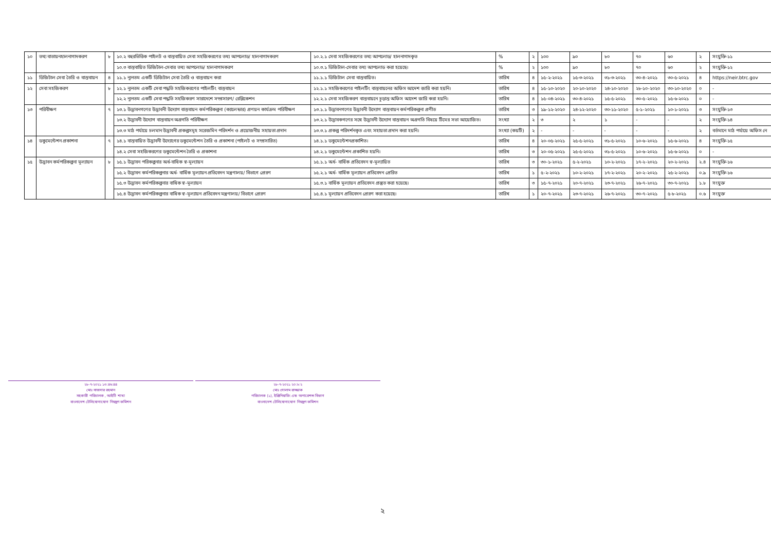| ১০ | তথ্য বাতায়নহালনাগাদকরণ | ৮ | ১০.২ বহুরভিত্তিক পাইলট ও বাস্তবায়িত সেবা সহজিকরণের তথ্য আপলোড/ হালনাগাদকরণ | ১০.২.১ সেবা সহজিকরণের তথ্য আপলোড/ হালনাগাদকৃত | % | ২ | ১০০ | ৯০ | ৮০ | ৭০ | ৬০ | ২ | সংযুক্তি-১১ |
| | | | ১০.৩ বাস্তবায়িত ডিজিটাল-সেবার তথ্য আপলোড/ হালনাগাদকরণ | ১০.৩.১ ডিজিটাল-সেবার তথ্য আপলোড করা হয়েছে। | % | ২ | ১০০ | ৯০ | ৮০ | ৭০ | ৬০ | ২ | সংযুক্তি-১২ |
| ১১ | ডিজিটাল সেবা তৈরি ও বাস্তবায়ন | ৪ | ১১.১ ন্যূনতম একটি ডিজিটাল সেবা তৈরি ও বাস্তবায়ন করা | ১১.১.১ ডিজিটাল সেবা বাস্তবায়িত। | তারিখ | ৪ | ১৫-২-২০২১ | ১৫-৩-২০২১ | ৩১-৩-২০২১ | ৩০-৪-২০২১ | ৩০-৫-২০২১ | ৪ | https://neir.btrc.gov |
| ১২ | সেবা সহজিকরণ | ৮ | ১২.১ ন্যূনতম একটি সেবা পদ্ধতি সহজিকরণের পাইলটিং বাস্তবায়ন | ১২.১.১ সহজিকরণের পাইলটিং বাস্তবায়নের অফিস আদেশ জারি করা হয়নি। | তারিখ | ৪ | ১৫-১০-২০২০ | ২০-১০-২০২০ | ২৪-১০-২০২০ | ২৮-১০-২০২০ | ৩০-১০-২০২০ | ০ | - |
| | | | ১২.২ ন্যূনতম একটি সেবা পদ্ধতি সহজিকরণ সারাদেশে সম্প্রসারণ/ রেপ্লিকেশন | ১২.২.১ সেবা সহজিকরণ বাস্তবায়নে চূড়ান্ত অফিস আদেশ জারি করা হয়নি। | তারিখ | ৪ | ১৫-০৪-২০২১ | ৩০-৪-২০২১ | ১৫-৫-২০২১ | ৩০-৫-২০২১ | ১৫-৬-২০২১ | ০ | - |
| ১৩ | পরিবীক্ষণ | ৭ | ১৩.১ উদ্ভাবনগণের উদ্ভাবনী উদ্যোগ বাস্তবায়ন কর্মপরিকল্পনা (ক্যালেন্ডার) প্রণয়ন কার্যক্রম পরিবীক্ষণ | ১৩.১.১ উদ্ভাবনগণের উদ্ভাবনী উদ্যোগ বাস্তবায়ন কর্মপরিকল্পনা প্রণীত | তারিখ | ৩ | ১৯-১২-২০২০ | ২৪-১২-২০২০ | ৩০-১১-২০২০ | ৫-১-২০২১ | ১০-১-২০২১ | ৩ | সংযুক্তি-১৩ |
| | | | ১৩.২ উদ্ভাবনী উদ্যোগ বাস্তবায়ন অগ্রগতি পরিবীক্ষণ | ১৩.২.১ উদ্ভাবকগণের সঙ্গে উদ্ভাবনী উদ্যোগ বাস্তবায়ন অগ্রগতি বিষয়ে টিমের সভা আয়োজিত। | সংখ্যা | ২ | ৩ | ২ | ১ | - | - | ২ | সংযুক্তি-১৪ |
| | | | ১৩.৩ মাঠ পর্যায়ে চলমান উদ্ভাবনী প্রকল্পসমূহ সরেজমিন পরিদর্শন ও প্রয়োজনীয় সহায়তা প্রদান | ১৩.৩.১ প্রকল্প পরিদর্শনকৃত এবং সহায়তা প্রদান করা হয়নি। | সংখ্যা (কয়টি) | ২ | - | - | - | - | - | ২ | বর্তমানে মাঠ পর্যায়ে অফিস নে |
| ১৪ | ডকুমেন্টেশন প্রকাশনা | ৭ | ১৪.১ বাস্তবায়িত উদ্ভাবনী উদ্যোগের ডকুমেন্টেশন তৈরি ও প্রকাশনা (পাইলট ও সম্প্রসারিত) | ১৪.১.১ ডকুমেন্টেশনপ্রকাশিত। | তারিখ | ৪ | ২০-০৫-২০২১ | ২৫-৫-২০২১ | ৩১-৫-২০২১ | ১০-৬-২০২১ | ১৫-৬-২০২১ | ৪ | সংযুক্তি-১৫ |
| | | | ১৪.২ সেবা সহজিকরণের ডকুমেন্টেশন তৈরি ও প্রকাশনা | ১৪.২.১ ডকুমেন্টেশন প্রকাশিত হয়নি। | তারিখ | ৩ | ২০-০৫-২০২১ | ২৫-৫-২০২১ | ৩১-৫-২০২১ | ১০-৬-২০২১ | ১৫-৬-২০২১ | ০ | - |
| ১৫ | উদ্ভাবন কর্মপরিকল্পনা মূল্যায়ন | ৮ | ১৫.১ উদ্ভাবন পরিকল্পনার অর্ধ-বাষিক স্ব-মূল্যায়ন | ১৫.১.১ অর্ধ- বার্ষিক প্রতিবেদন স্ব-মূল্যায়িত | তারিখ | ৩ | ৩০-১-২০২১ | ৫-২-২০২১ | ১০-২-২০২১ | ১৭-২-২০২১ | ২০-২-২০২১ | ২.৪ | সংযুক্তি-১৬ |
| | | | ১৫.২ উদ্ভাবন কর্মপরিকল্পনার অর্ধ- বার্ষিক মূল্যায়ন প্রতিবেদন মন্ত্রণালয়/ বিভাগে প্রেরণ | ১৫.২.১ অর্ধ- বার্ষিক মূল্যায়ন প্রতিবেদন প্রেরিত | তারিখ | ১ | ৫-২-২০২১ | ১০-২-২০২১ | ১৭-২-২০২১ | ২০-২-২০২১ | ২৫-২-২০২১ | ০.৯ | সংযুক্তি-১৬ |
| | | | ১৫.৩ উদ্ভাবন কর্মপরিকল্পনার বাষিক স্ব-মূল্যায়ন | ১৫.৩.১ বার্ষিক মূল্যায়ন প্রতিবেদন প্রস্তুত করা হয়েছে। | তারিখ | ৩ | ১৫-৭-২০২১ | ২০-৭-২০২১ | ২৩-৭-২০২১ | ২৬-৭-২০২১ | ৩০-৭-২০২১ | ১.৮ | সংযুক্ত |
| | | | ১৫.৪ উদ্ভাবন কর্মপরিকল্পনার বাষিক স্ব-মূল্যায়ন প্রতিবেদন মন্ত্রণালয়/ বিভাগে প্রেরণ | ১৫.৪.১ মূল্যায়ন প্রতিবেদন প্রেরণ করা হয়েছে। | তারিখ | ১ | ২০-৭-২০২১ | ২৩-৭-২০২১ | ২৬-৭-২০২১ | ৩০-৭-২০২১ | ৫-৮-২০২১ | ০.৬ | সংযুক্ত |
২৮-৭-২০২১ ১৩:৪৬:৪৪
মোঃ সাজদার রহমান
সহকারী পরিচালক , আইটি শাখা
বাংলাদেশ টেলিযোগাযোগ নিয়ন্ত্রণ কমিশন
২৮-৭-২০২১ ২০:৮:২
মোঃ গোলাম রাজ্জাক
পরিচালক (১), ইঞ্জিনিয়ারিং এন্ড অপারেশন্স বিভাগ
বাংলাদেশ টেলিযোগাযোগ নিয়ন্ত্রণ কমিশন
২